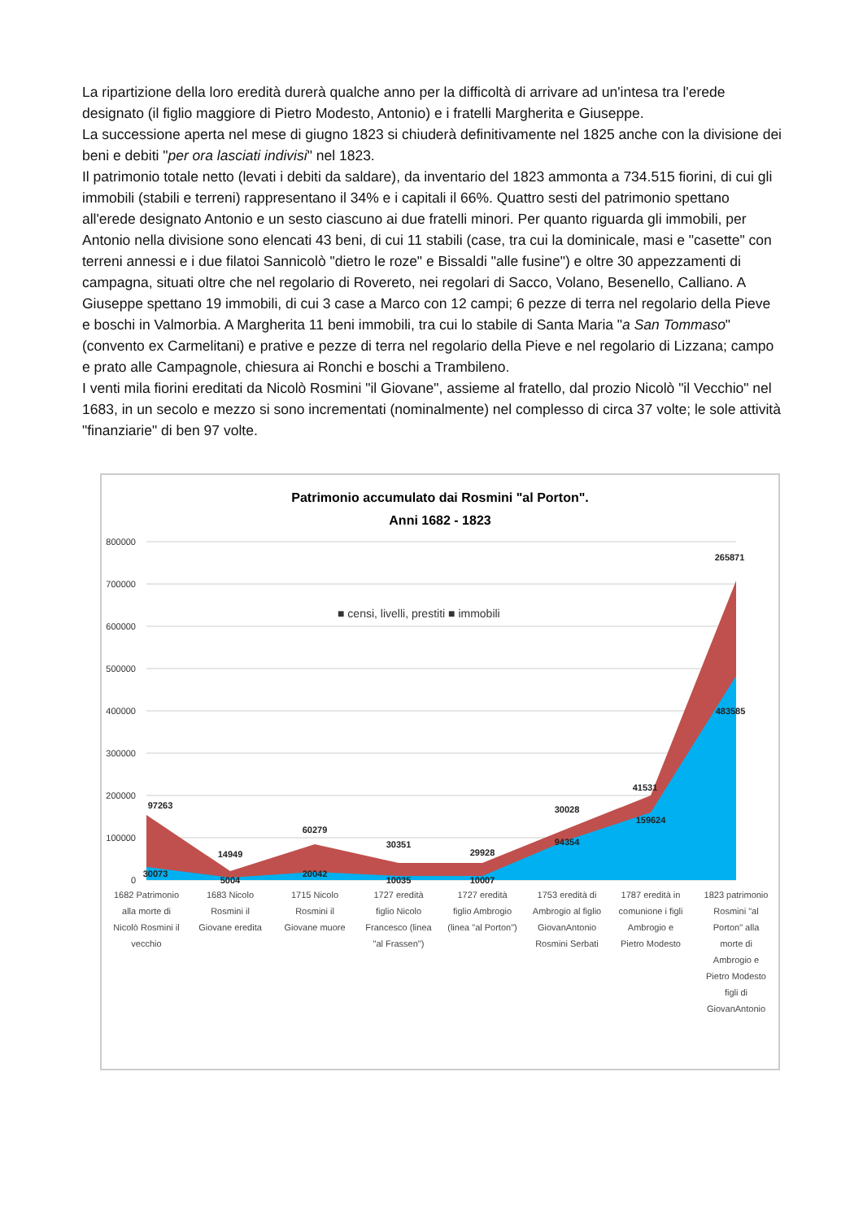La ripartizione della loro eredità durerà qualche anno per la difficoltà di arrivare ad un'intesa tra l'erede designato (il figlio maggiore di Pietro Modesto, Antonio) e i fratelli Margherita e Giuseppe.
La successione aperta nel mese di giugno 1823 si chiuderà definitivamente nel 1825 anche con la divisione dei beni e debiti "per ora lasciati indivisi" nel 1823.
Il patrimonio totale netto (levati i debiti da saldare), da inventario del 1823 ammonta a 734.515 fiorini, di cui gli immobili (stabili e terreni) rappresentano il 34% e i capitali il 66%. Quattro sesti del patrimonio spettano all'erede designato Antonio e un sesto ciascuno ai due fratelli minori. Per quanto riguarda gli immobili, per Antonio nella divisione sono elencati 43 beni, di cui 11 stabili (case, tra cui la dominicale, masi e "casette" con terreni annessi e i due filatoi Sannicolò "dietro le roze" e Bissaldi "alle fusine") e oltre 30 appezzamenti di campagna, situati oltre che nel regolario di Rovereto, nei regolari di Sacco, Volano, Besenello, Calliano. A Giuseppe spettano 19 immobili, di cui 3 case a Marco con 12 campi; 6 pezze di terra nel regolario della Pieve e boschi in Valmorbia. A Margherita 11 beni immobili, tra cui lo stabile di Santa Maria "a San Tommaso" (convento ex Carmelitani) e prative e pezze di terra nel regolario della Pieve e nel regolario di Lizzana; campo e prato alle Campagnole, chiesura ai Ronchi e boschi a Trambileno.
I venti mila fiorini ereditati da Nicolò Rosmini "il Giovane", assieme al fratello, dal prozio Nicolò "il Vecchio" nel 1683, in un secolo e mezzo si sono incrementati (nominalmente) nel complesso di circa 37 volte; le sole attività "finanziarie" di ben 97 volte.
Patrimonio accumulato dai Rosmini "al Porton".
Anni 1682 - 1823
800000
700000
600000
500000
400000
300000
200000
100000
0
■ censi, livelli, prestiti ■ immobili
97263
30073
14949
5004
60279
20042
30351
10035
29928
10007
30028
94354
41531
159624
265871
483585
1682 Patrimonio
alla morte di
Nicolò Rosmini il
vecchio
1683 Nicolo
Rosmini il
Giovane eredita
1715 Nicolo
Rosmini il
Giovane muore
1727 eredità
figlio Nicolo
Francesco (linea
"al Frassen")
1727 eredità
figlio Ambrogio
(linea "al Porton")
1753 eredità di
Ambrogio al figlio
GiovanAntonio
Rosmini Serbati
1787 eredità in
comunione i figli
Ambrogio e
Pietro Modesto
1823 patrimonio
Rosmini "al
Porton" alla
morte di
Ambrogio e
Pietro Modesto
figli di
GiovanAntonio